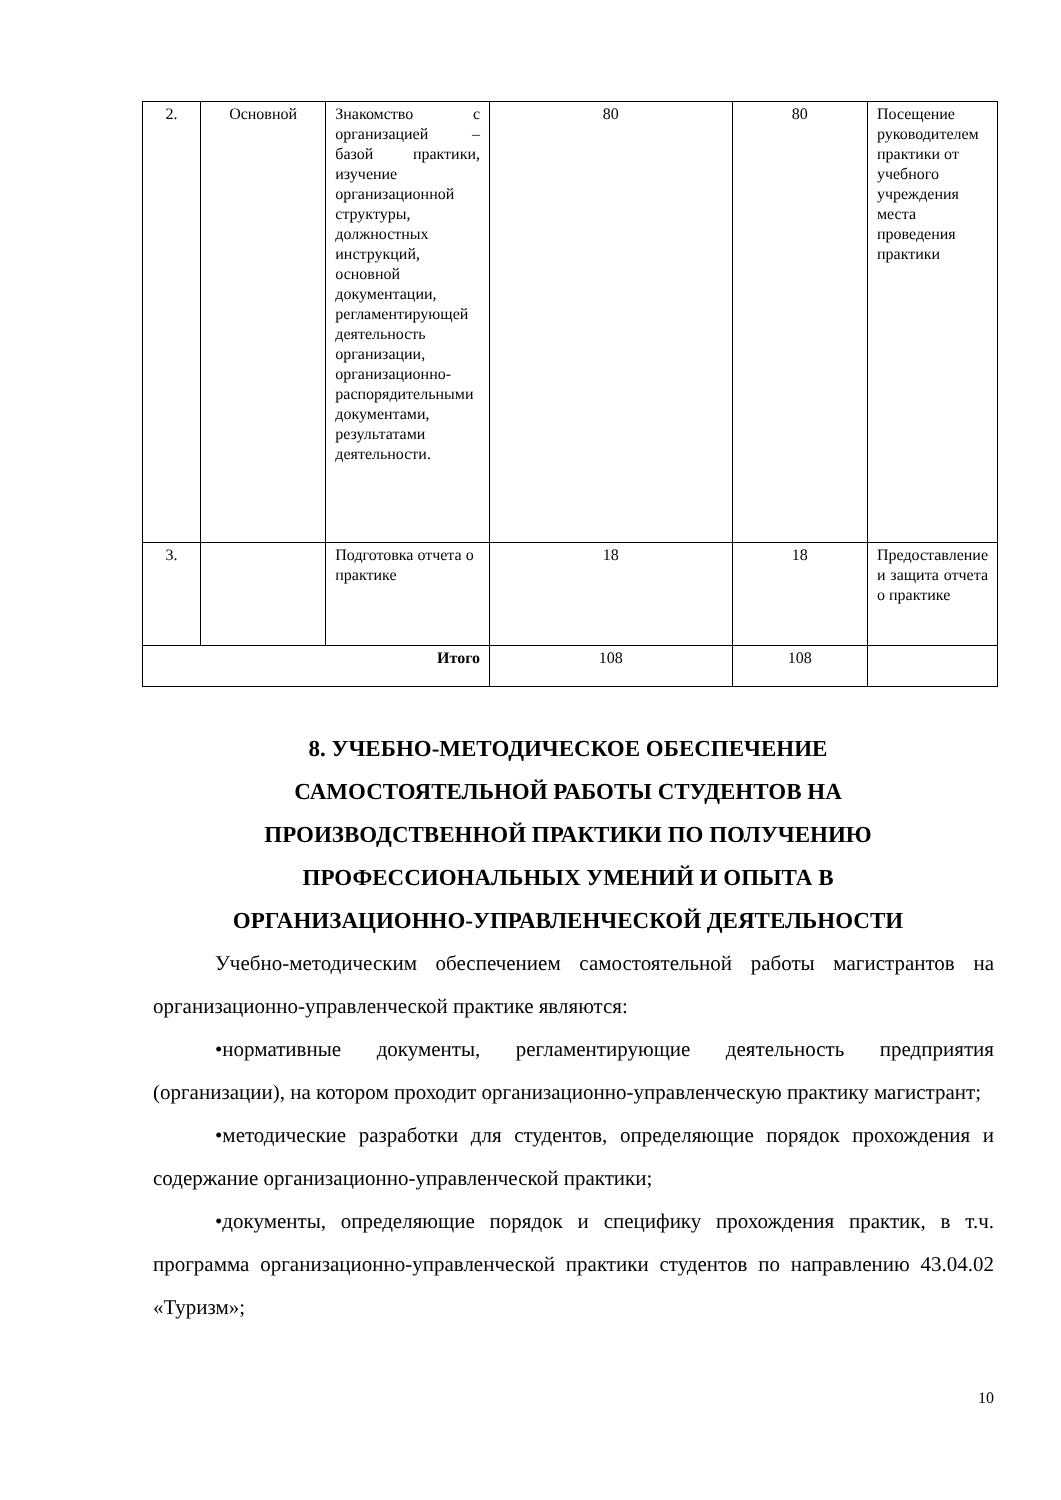| 2. | Основной | Знакомство с организацией – базой практики, изучение организационной структуры, должностных инструкций, основной документации, регламентирующей деятельность организации, организационно-распорядительными документами, результатами деятельности. | 80 | 80 | Посещение руководителем практики от учебного учреждения места проведения практики |
| 3. | | Подготовка отчета о практике | 18 | 18 | Предоставление и защита отчета о практике |
| Итого | | | 108 | 108 | |
8. УЧЕБНО-МЕТОДИЧЕСКОЕ ОБЕСПЕЧЕНИЕ
САМОСТОЯТЕЛЬНОЙ РАБОТЫ СТУДЕНТОВ НА
ПРОИЗВОДСТВЕННОЙ ПРАКТИКИ ПО ПОЛУЧЕНИЮ
ПРОФЕССИОНАЛЬНЫХ УМЕНИЙ И ОПЫТА В
ОРГАНИЗАЦИОННО-УПРАВЛЕНЧЕСКОЙ ДЕЯТЕЛЬНОСТИ
Учебно-методическим обеспечением самостоятельной работы магистрантов на организационно-управленческой практике являются:
•нормативные документы, регламентирующие деятельность предприятия (организации), на котором проходит организационно-управленческую практику магистрант;
•методические разработки для студентов, определяющие порядок прохождения и содержание организационно-управленческой практики;
•документы, определяющие порядок и специфику прохождения практик, в т.ч. программа организационно-управленческой практики студентов по направлению 43.04.02 «Туризм»;
10